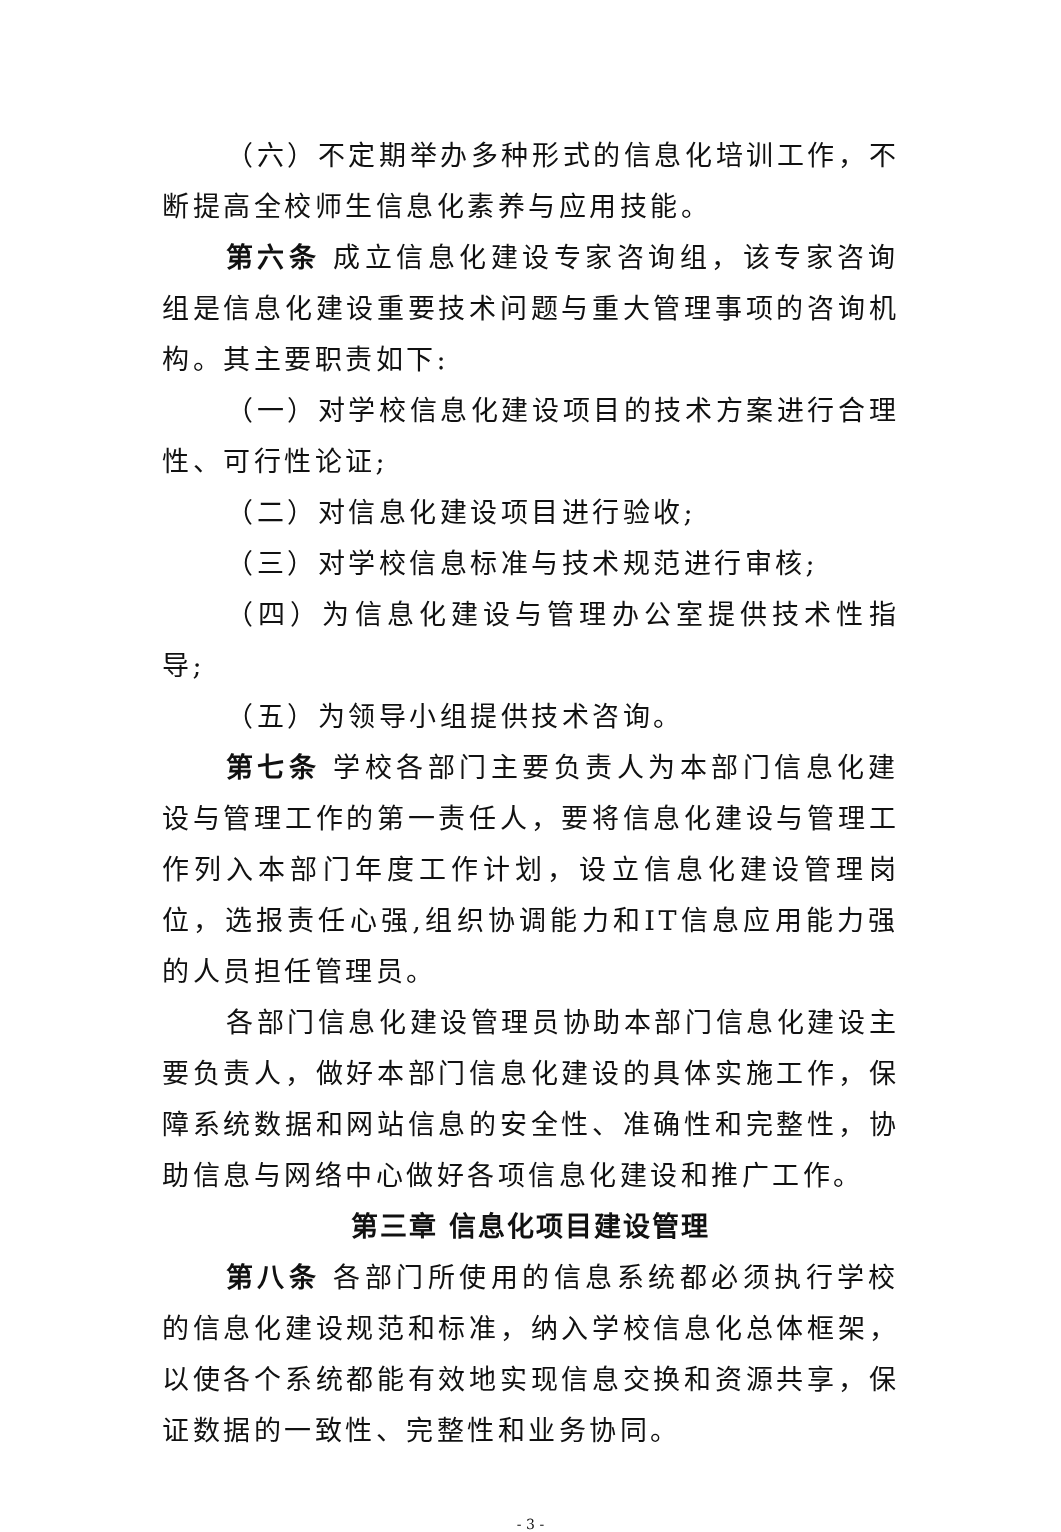（六）不定期举办多种形式的信息化培训工作，不断提高全校师生信息化素养与应用技能。
第六条 成立信息化建设专家咨询组，该专家咨询组是信息化建设重要技术问题与重大管理事项的咨询机构。其主要职责如下:
（一）对学校信息化建设项目的技术方案进行合理性、可行性论证;
（二）对信息化建设项目进行验收;
（三）对学校信息标准与技术规范进行审核;
（四）为信息化建设与管理办公室提供技术性指导;
（五）为领导小组提供技术咨询。
第七条 学校各部门主要负责人为本部门信息化建设与管理工作的第一责任人，要将信息化建设与管理工作列入本部门年度工作计划，设立信息化建设管理岗位，选报责任心强,组织协调能力和IT信息应用能力强的人员担任管理员。
各部门信息化建设管理员协助本部门信息化建设主要负责人，做好本部门信息化建设的具体实施工作，保障系统数据和网站信息的安全性、准确性和完整性，协助信息与网络中心做好各项信息化建设和推广工作。
第三章 信息化项目建设管理
第八条 各部门所使用的信息系统都必须执行学校的信息化建设规范和标准，纳入学校信息化总体框架，以使各个系统都能有效地实现信息交换和资源共享，保证数据的一致性、完整性和业务协同。
- 3 -